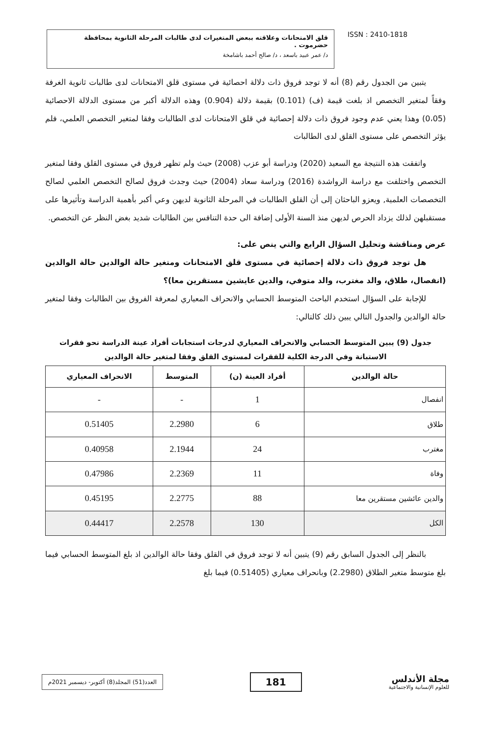قلق الامتحانات وعلاقته ببعض المتغيرات لدى طالبات المرحلة الثانوية بمحافظة حضرموت .
د/ عمر عبيد باسعد ، د/ صالح أحمد باشامخة
ISSN : 2410-1818
يتبين من الجدول رقم (8) أنه لا توجد فروق ذات دلالة احصائية في مستوى قلق الامتحانات لدى طالبات ثانوية الغرفة وفقاً لمتغير التخصص اذ بلغت قيمة (ف) (0.101) بقيمة دلالة (0.904) وهذه الدلالة أكبر من مستوى الدلالة الاحصائية (0،05) وهذا يعني عدم وجود فروق ذات دلالة إحصائية في قلق الامتحانات لدى الطالبات وفقا لمتغير التخصص العلمي، فلم يؤثر التخصص على مستوى القلق لدى الطالبات
واتفقت هذه النتيجة مع السعيد (2020) ودراسة أبو عزب (2008) حيث ولم تظهر فروق في مستوى القلق وفقا لمتغير التخصص واختلفت مع دراسة الرواشدة (2016) ودراسة سعاد (2004) حيث وجدث فروق لصالح التخصص العلمي لصالح التخصصات العلمية, ويعزو الباحثان إلى أن القلق الطالبات في المرحلة الثانوية لديهن وعي أكبر بأهمية الدراسة وتأثيرها على مستقبلهن لذلك يزداد الحرص لديهن منذ السنة الأولى إضافة الى حدة التنافس بين الطالبات شديد بغض النظر عن التخصص.
عرض ومناقشة وتحليل السؤال الرابع والتي ينص على:
هل توجد فروق ذات دلالة إحصائية في مستوى قلق الامتحانات ومتغير حالة الوالدين حالة الوالدين (انفصال، طلاق، والد مغترب، والد متوفي، والدين عايشين مستقرين معا)؟
للإجابة على السؤال استخدم الباحث المتوسط الحسابي والانحراف المعياري لمعرفة الفروق بين الطالبات وفقا لمتغير حالة الوالدين والجدول التالي يبين ذلك كالتالي:
جدول (9) يبين المتوسط الحسابي والانحراف المعياري لدرجات استجابات أفراد عينة الدراسة نحو فقرات الاستبانة وفي الدرجة الكلية للفقرات لمستوى القلق وفقا لمتغير حالة الوالدين
| حالة الوالدين | أفراد العينة (ن) | المتوسط | الانحراف المعياري |
| --- | --- | --- | --- |
| انفصال | 1 | - | - |
| طلاق | 6 | 2.2980 | 0.51405 |
| مغترب | 24 | 2.1944 | 0.40958 |
| وفاة | 11 | 2.2369 | 0.47986 |
| والدين عائشين مستقرين معا | 88 | 2.2775 | 0.45195 |
| الكل | 130 | 2.2578 | 0.44417 |
بالنظر إلى الجدول السابق رقم (9) يتبين أنه لا توجد فروق في القلق وفقا حالة الوالدين اذ بلغ المتوسط الحسابي فيما بلغ متوسط متغير الطلاق (2.2980) وبانحراف معياري (0.51405) فيما بلغ
العدد(51) المجلد(8) أكتوبر- ديسمبر 2021م
181
مجلة الأندلس
للعلوم الإنسانية والاجتماعية